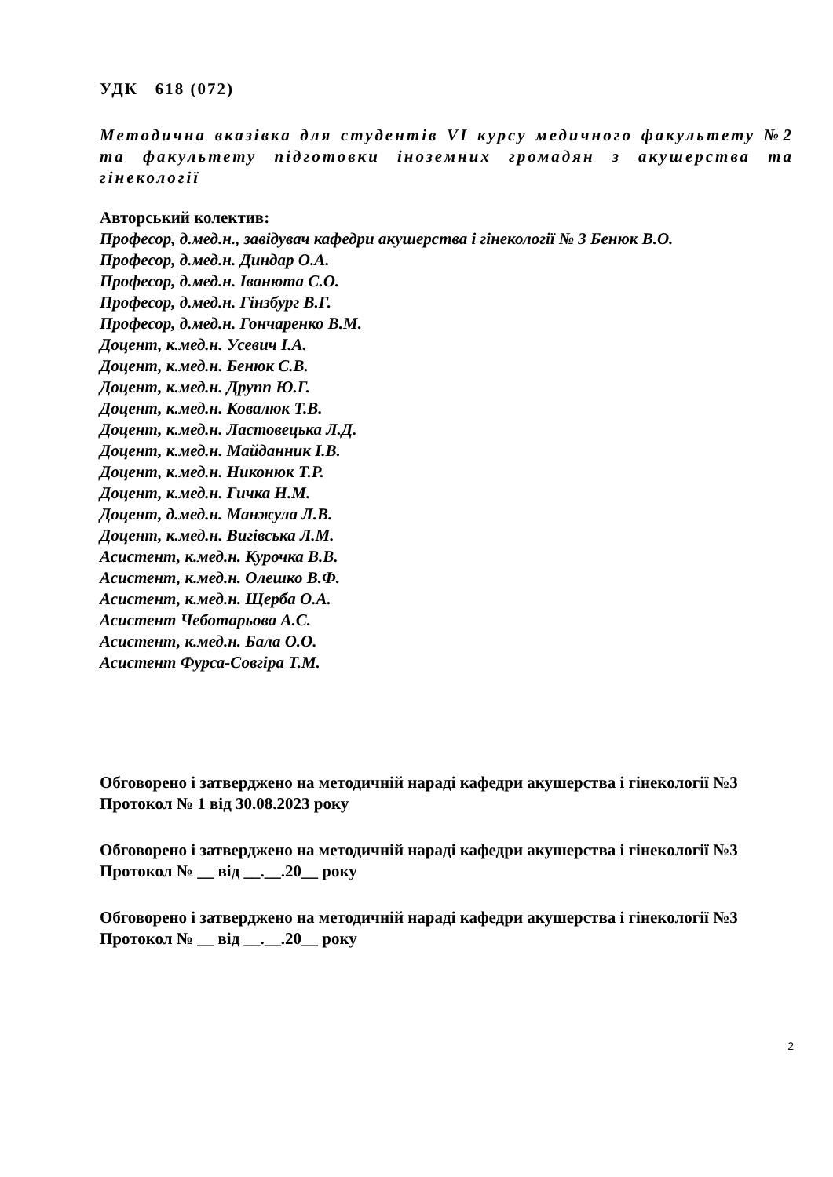УДК 618 (072)
Методична вказівка для студентів VI курсу медичного факультету №2 та факультету підготовки іноземних громадян з акушерства та гінекології
Авторський колектив:
Професор, д.мед.н., завідувач кафедри акушерства і гінекології № 3 Бенюк В.О.
Професор, д.мед.н. Диндар О.А.
Професор, д.мед.н. Іванюта С.О.
Професор, д.мед.н. Гінзбург В.Г.
Професор, д.мед.н. Гончаренко В.М.
Доцент, к.мед.н. Усевич І.А.
Доцент, к.мед.н. Бенюк С.В.
Доцент, к.мед.н. Друпп Ю.Г.
Доцент, к.мед.н. Ковалюк Т.В.
Доцент, к.мед.н. Ластовецька Л.Д.
Доцент, к.мед.н. Майданник І.В.
Доцент, к.мед.н. Никонюк Т.Р.
Доцент, к.мед.н. Гичка Н.М.
Доцент, д.мед.н. Манжула Л.В.
Доцент, к.мед.н. Вигівська Л.М.
Асистент, к.мед.н. Курочка В.В.
Асистент, к.мед.н. Олешко В.Ф.
Асистент, к.мед.н. Щерба О.А.
Асистент Чеботарьова А.С.
Асистент, к.мед.н. Бала О.О.
Асистент Фурса-Совгіра Т.М.
Обговорено і затверджено на методичній нараді кафедри акушерства і гінекології №3
Протокол № 1 від 30.08.2023 року
Обговорено і затверджено на методичній нараді кафедри акушерства і гінекології №3
Протокол № __ від __.__.20__ року
Обговорено і затверджено на методичній нараді кафедри акушерства і гінекології №3
Протокол № __ від __.__.20__ року
2